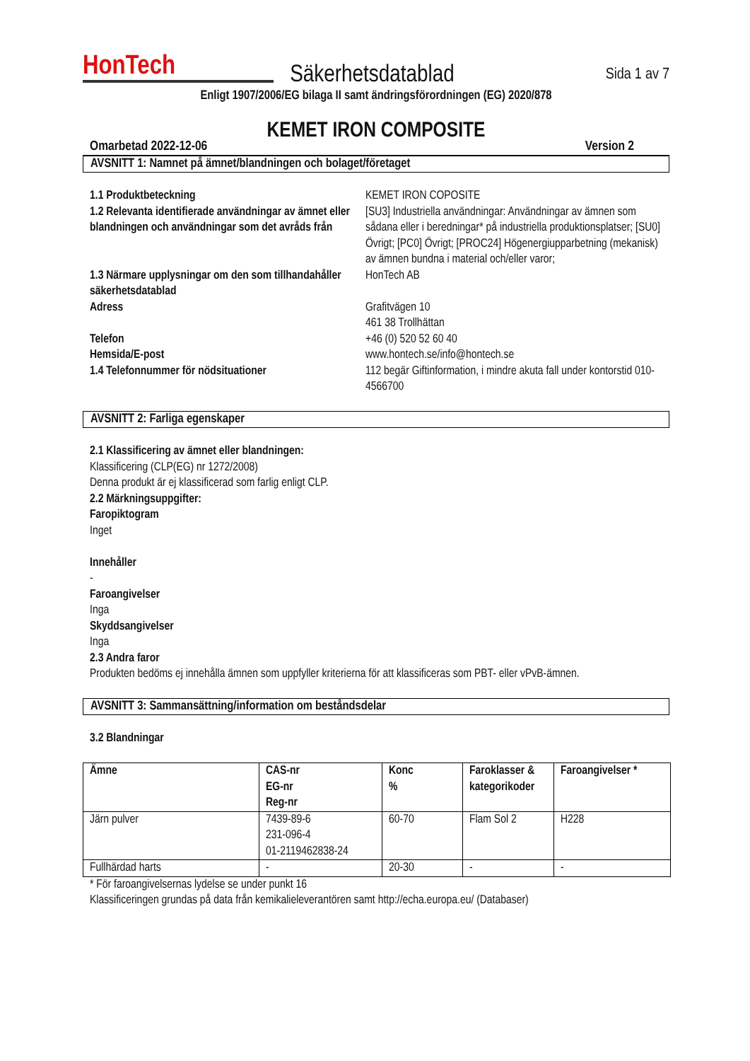HonTech
Säkerhetsdatablad
Sida 1 av 7
Enligt 1907/2006/EG bilaga II samt ändringsförordningen (EG) 2020/878
KEMET IRON COMPOSITE
Omarbetad 2022-12-06 Version 2
AVSNITT 1: Namnet på ämnet/blandningen och bolaget/företaget
1.1 Produktbeteckning
KEMET IRON COPOSITE
1.2 Relevanta identifierade användningar av ämnet eller blandningen och användningar som det avråds från
[SU3] Industriella användningar: Användningar av ämnen som sådana eller i beredningar* på industriella produktionsplatser; [SU0] Övrigt; [PC0] Övrigt; [PROC24] Högenergiupparbetning (mekanisk) av ämnen bundna i material och/eller varor;
1.3 Närmare upplysningar om den som tillhandahåller säkerhetsdatablad
HonTech AB
Adress
Grafitvägen 10
461 38 Trollhättan
Telefon
+46 (0) 520 52 60 40
Hemsida/E-post
www.hontech.se/info@hontech.se
1.4 Telefonnummer för nödsituationer
112 begär Giftinformation, i mindre akuta fall under kontorstid 010-4566700
AVSNITT 2: Farliga egenskaper
2.1 Klassificering av ämnet eller blandningen:
Klassificering (CLP(EG) nr 1272/2008)
Denna produkt är ej klassificerad som farlig enligt CLP.
2.2 Märkningsuppgifter:
Faropiktogram
Inget
Innehåller
-
Faroangivelser
Inga
Skyddsangivelser
Inga
2.3 Andra faror
Produkten bedöms ej innehålla ämnen som uppfyller kriterierna för att klassificeras som PBT- eller vPvB-ämnen.
AVSNITT 3: Sammansättning/information om beståndsdelar
3.2 Blandningar
| Ämne | CAS-nr EG-nr Reg-nr | Konc % | Faroklasser & kategorikoder | Faroangivelser * |
| --- | --- | --- | --- | --- |
| Järn pulver | 7439-89-6 231-096-4 01-2119462838-24 | 60-70 | Flam Sol 2 | H228 |
| Fullhärdad harts | - | 20-30 | - | - |
* För faroangivelsernas lydelse se under punkt 16
Klassificeringen grundas på data från kemikalieleverantören samt http://echa.europa.eu/ (Databaser)